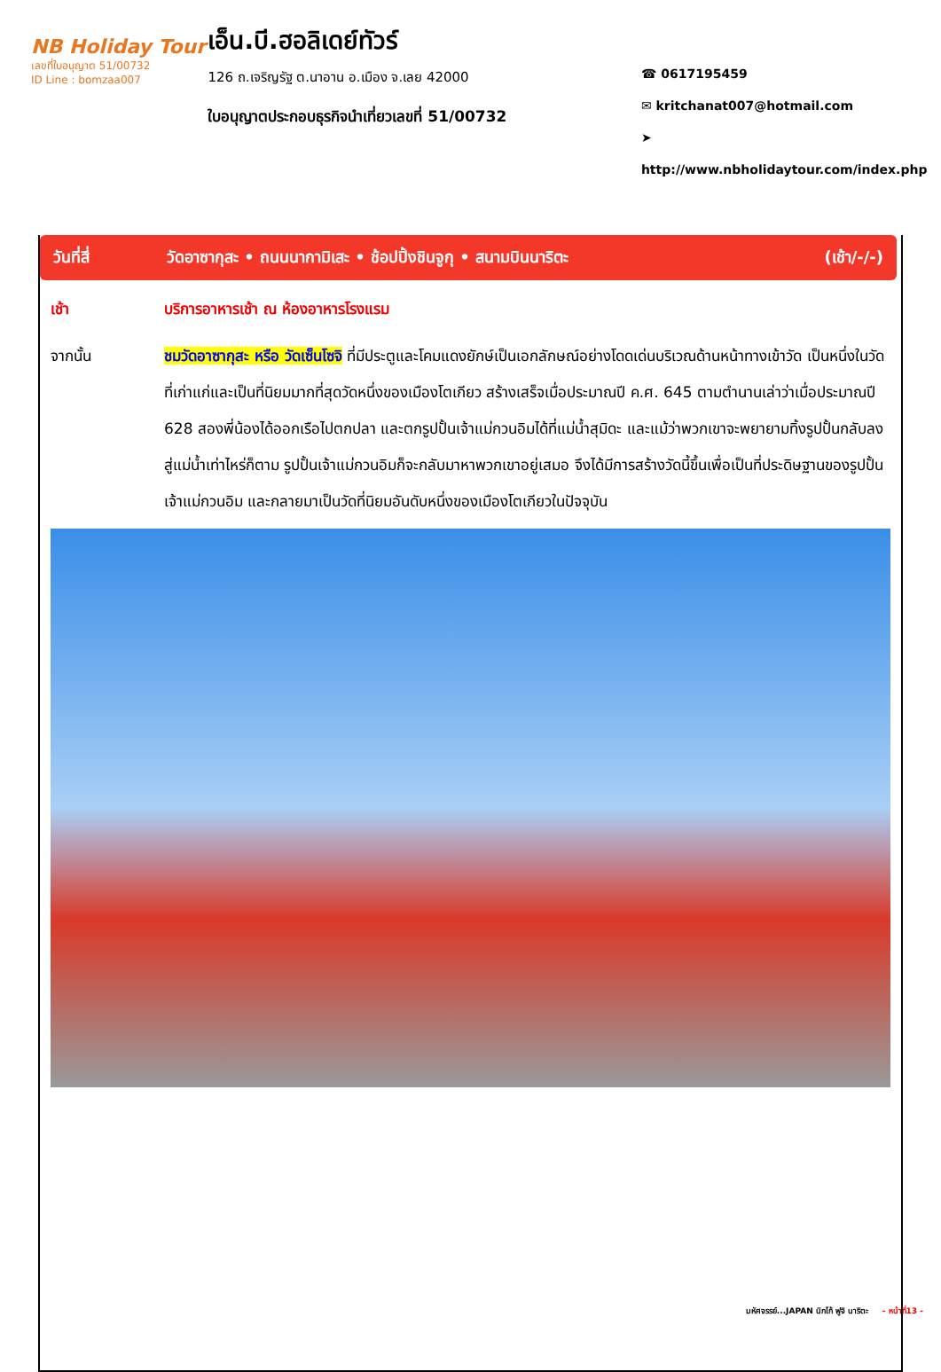NB Holiday Tour
เลขที่ใบอนุญาต 51/00732
ID Line : bomzaa007
เอ็น.บี.ฮอลิเดย์ทัวร์
126 ถ.เจริญรัฐ ต.นาอาน อ.เมือง จ.เลย 42000
ใบอนุญาตประกอบธุรกิจนำเที่ยวเลขที่ 51/00732
☎ 0617195459
✉ kritchanat007@hotmail.com
➤ http://www.nbholidaytour.com/index.php
วันที่สี่ วัดอาซากุสะ • ถนนนากามิเสะ • ช้อปปิ้งชินจูกุ • สนามบินนาริตะ (เช้า/-/-)
เช้า บริการอาหารเช้า ณ ห้องอาหารโรงแรม
จากนั้น ชมวัดอาซากุสะ หรือ วัดเซ็นโซจิ ที่มีประตูและโคมแดงยักษ์เป็นเอกลักษณ์อย่างโดดเด่นบริเวณด้านหน้าทางเข้าวัด เป็นหนึ่งในวัดที่เก่าแก่และเป็นที่นิยมมากที่สุดวัดหนึ่งของเมืองโตเกียว สร้างเสร็จเมื่อประมาณปี ค.ศ. 645 ตามตำนานเล่าว่าเมื่อประมาณปี 628 สองพี่น้องได้ออกเรือไปตกปลา และตกรูปปั้นเจ้าแม่กวนอิมได้ที่แม่น้ำสุมิดะ และแม้ว่าพวกเขาจะพยายามทิ้งรูปปั้นกลับลงสู่แม่น้ำเท่าไหร่ก็ตาม รูปปั้นเจ้าแม่กวนอิมก็จะกลับมาหาพวกเขาอยู่เสมอ จึงได้มีการสร้างวัดนี้ขึ้นเพื่อเป็นที่ประดิษฐานของรูปปั้นเจ้าแม่กวนอิม และกลายมาเป็นวัดที่นิยมอันดับหนึ่งของเมืองโตเกียวในปัจจุบัน
มหัศจรรย์...JAPAN นิกโก้ ฟูจิ นาริตะ - หน้าที่13 -